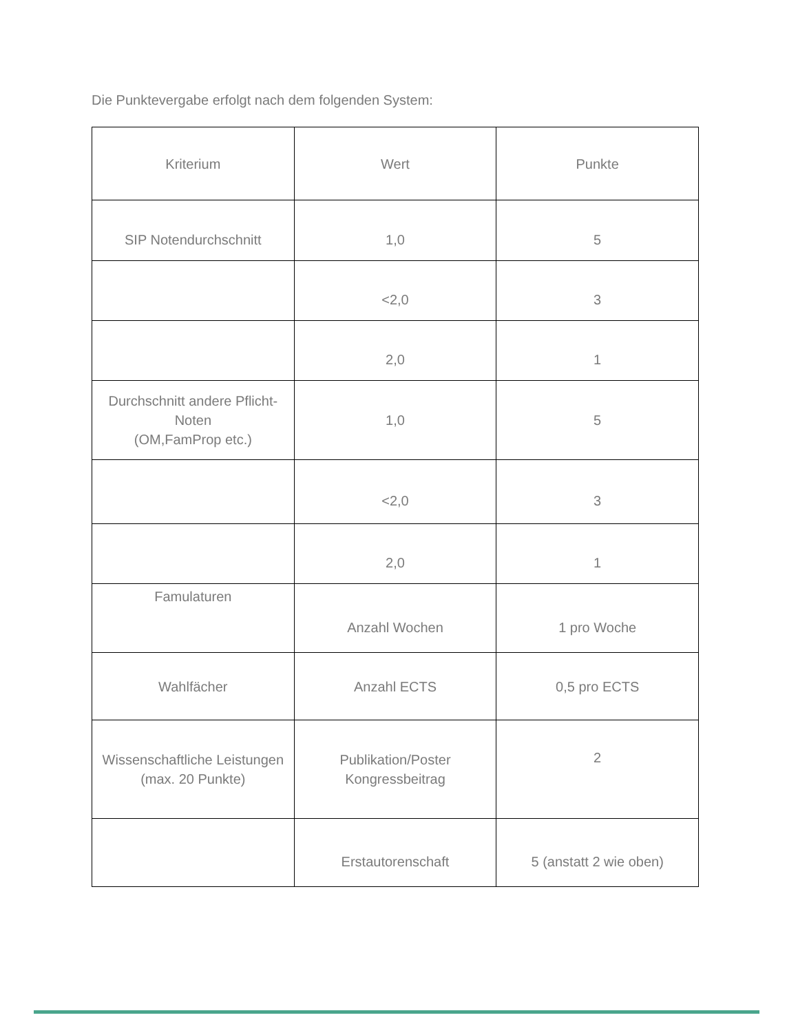Die Punktevergabe erfolgt nach dem folgenden System:
| Kriterium | Wert | Punkte |
| SIP Notendurchschnitt | 1,0 | 5 |
| | <2,0 | 3 |
| | 2,0 | 1 |
| Durchschnitt andere Pflicht-Noten (OM,FamProp etc.) | 1,0 | 5 |
| | <2,0 | 3 |
| | 2,0 | 1 |
| Famulaturen | Anzahl Wochen | 1 pro Woche |
| Wahlfächer | Anzahl ECTS | 0,5 pro ECTS |
| Wissenschaftliche Leistungen (max. 20 Punkte) | Publikation/Poster Kongressbeitrag | 2 |
| | Erstautorenschaft | 5 (anstatt 2 wie oben) |